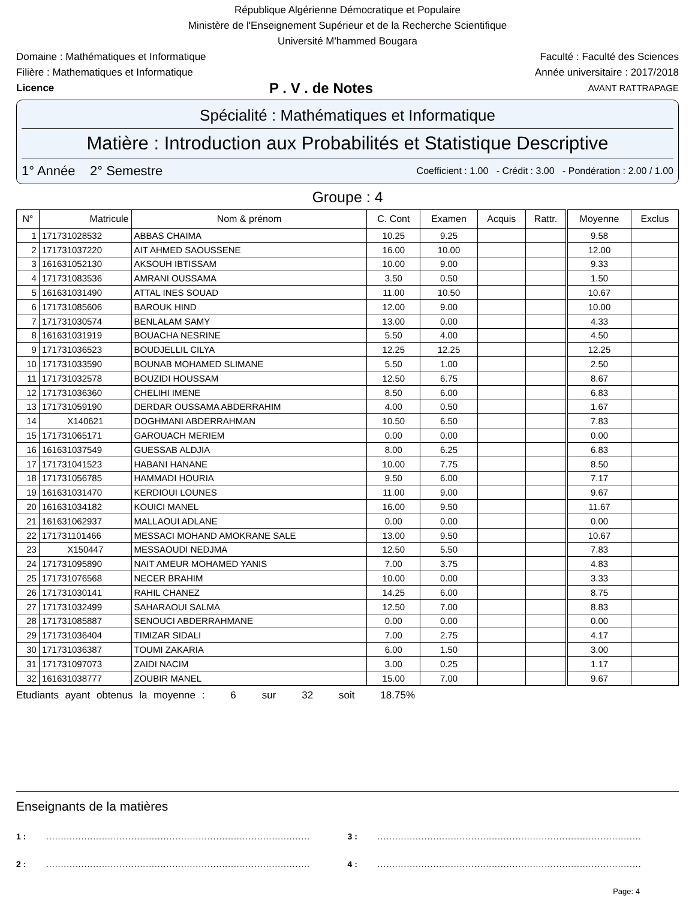République Algérienne Démocratique et Populaire
Ministère de l'Enseignement Supérieur et de la Recherche Scientifique
Université M'hammed Bougara
Domaine : Mathématiques et Informatique Faculté : Faculté des Sciences
Filière : Mathematiques et Informatique Année universitaire : 2017/2018
Licence P . V . de Notes AVANT RATTRAPAGE
Spécialité : Mathématiques et Informatique
Matière : Introduction aux Probabilités et Statistique Descriptive
1° Année 2° Semestre Coefficient : 1.00 - Crédit : 3.00 - Pondération : 2.00 / 1.00
Groupe : 4
| N° | Matricule | Nom & prénom | C. Cont | Examen | Acquis | Rattr. | Moyenne | Exclus |
| --- | --- | --- | --- | --- | --- | --- | --- | --- |
| 1 | 171731028532 | ABBAS CHAIMA | 10.25 | 9.25 | | | 9.58 | |
| 2 | 171731037220 | AIT AHMED SAOUSSENE | 16.00 | 10.00 | | | 12.00 | |
| 3 | 161631052130 | AKSOUH IBTISSAM | 10.00 | 9.00 | | | 9.33 | |
| 4 | 171731083536 | AMRANI OUSSAMA | 3.50 | 0.50 | | | 1.50 | |
| 5 | 161631031490 | ATTAL INES SOUAD | 11.00 | 10.50 | | | 10.67 | |
| 6 | 171731085606 | BAROUK HIND | 12.00 | 9.00 | | | 10.00 | |
| 7 | 171731030574 | BENLALAM SAMY | 13.00 | 0.00 | | | 4.33 | |
| 8 | 161631031919 | BOUACHA NESRINE | 5.50 | 4.00 | | | 4.50 | |
| 9 | 171731036523 | BOUDJELLIL CILYA | 12.25 | 12.25 | | | 12.25 | |
| 10 | 171731033590 | BOUNAB MOHAMED SLIMANE | 5.50 | 1.00 | | | 2.50 | |
| 11 | 171731032578 | BOUZIDI HOUSSAM | 12.50 | 6.75 | | | 8.67 | |
| 12 | 171731036360 | CHELIHI IMENE | 8.50 | 6.00 | | | 6.83 | |
| 13 | 171731059190 | DERDAR OUSSAMA ABDERRAHIM | 4.00 | 0.50 | | | 1.67 | |
| 14 | X140621 | DOGHMANI ABDERRAHMAN | 10.50 | 6.50 | | | 7.83 | |
| 15 | 171731065171 | GAROUACH MERIEM | 0.00 | 0.00 | | | 0.00 | |
| 16 | 161631037549 | GUESSAB ALDJIA | 8.00 | 6.25 | | | 6.83 | |
| 17 | 171731041523 | HABANI HANANE | 10.00 | 7.75 | | | 8.50 | |
| 18 | 171731056785 | HAMMADI HOURIA | 9.50 | 6.00 | | | 7.17 | |
| 19 | 161631031470 | KERDIOUI LOUNES | 11.00 | 9.00 | | | 9.67 | |
| 20 | 161631034182 | KOUICI MANEL | 16.00 | 9.50 | | | 11.67 | |
| 21 | 161631062937 | MALLAOUI ADLANE | 0.00 | 0.00 | | | 0.00 | |
| 22 | 171731101466 | MESSACI MOHAND AMOKRANE SALE | 13.00 | 9.50 | | | 10.67 | |
| 23 | X150447 | MESSAOUDI NEDJMA | 12.50 | 5.50 | | | 7.83 | |
| 24 | 171731095890 | NAIT AMEUR MOHAMED YANIS | 7.00 | 3.75 | | | 4.83 | |
| 25 | 171731076568 | NECER BRAHIM | 10.00 | 0.00 | | | 3.33 | |
| 26 | 171731030141 | RAHIL CHANEZ | 14.25 | 6.00 | | | 8.75 | |
| 27 | 171731032499 | SAHARAOUI SALMA | 12.50 | 7.00 | | | 8.83 | |
| 28 | 171731085887 | SENOUCI ABDERRAHMANE | 0.00 | 0.00 | | | 0.00 | |
| 29 | 171731036404 | TIMIZAR SIDALI | 7.00 | 2.75 | | | 4.17 | |
| 30 | 171731036387 | TOUMI ZAKARIA | 6.00 | 1.50 | | | 3.00 | |
| 31 | 171731097073 | ZAIDI NACIM | 3.00 | 0.25 | | | 1.17 | |
| 32 | 161631038777 | ZOUBIR MANEL | 15.00 | 7.00 | | | 9.67 | |
Etudiants ayant obtenus la moyenne : 6 sur 32 soit 18.75%
Enseignants de la matières
1 :.......................................................................................... 3 :..........................................................................................
2 :.......................................................................................... 4 :..........................................................................................
Page: 4